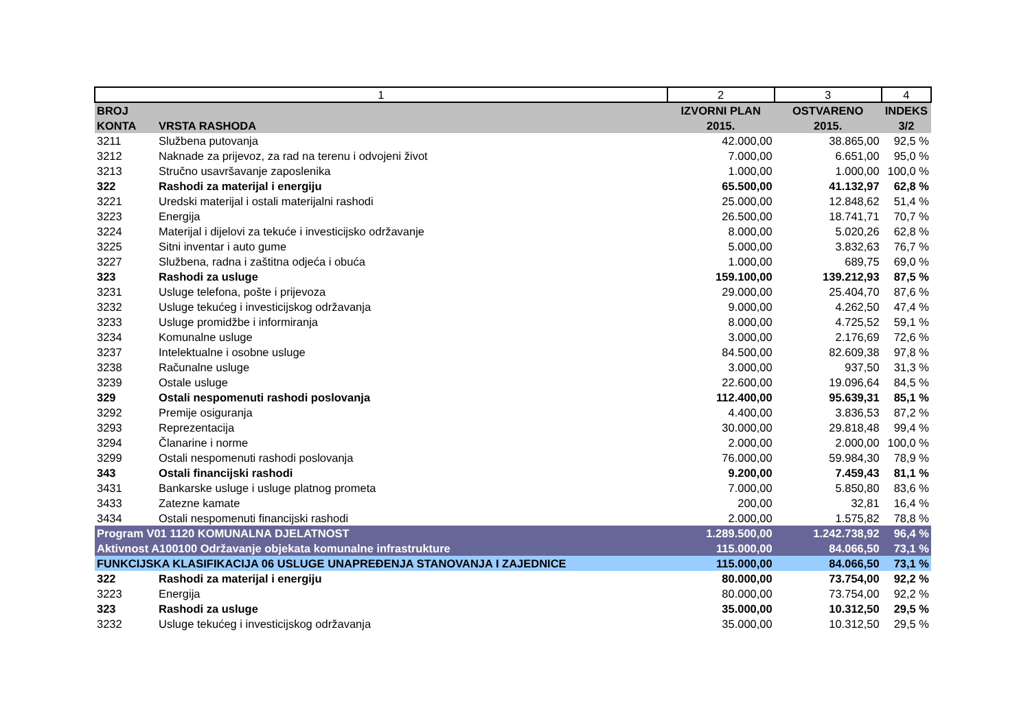| 1 | | 2 | 3 | 4 |
| --- | --- | --- | --- | --- |
| BROJ KONTA | VRSTA RASHODA | IZVORNI PLAN 2015. | OSTVARENO 2015. | INDEKS 3/2 |
| 3211 | Službena putovanja | 42.000,00 | 38.865,00 | 92,5 % |
| 3212 | Naknade za prijevoz, za rad na terenu i odvojeni život | 7.000,00 | 6.651,00 | 95,0 % |
| 3213 | Stručno usavršavanje zaposlenika | 1.000,00 | 1.000,00 | 100,0 % |
| 322 | Rashodi za materijal i energiju | 65.500,00 | 41.132,97 | 62,8 % |
| 3221 | Uredski materijal i ostali materijalni rashodi | 25.000,00 | 12.848,62 | 51,4 % |
| 3223 | Energija | 26.500,00 | 18.741,71 | 70,7 % |
| 3224 | Materijal i dijelovi za tekuće i investicijsko održavanje | 8.000,00 | 5.020,26 | 62,8 % |
| 3225 | Sitni inventar i auto gume | 5.000,00 | 3.832,63 | 76,7 % |
| 3227 | Službena, radna i zaštitna odjeća i obuća | 1.000,00 | 689,75 | 69,0 % |
| 323 | Rashodi za usluge | 159.100,00 | 139.212,93 | 87,5 % |
| 3231 | Usluge telefona, pošte i prijevoza | 29.000,00 | 25.404,70 | 87,6 % |
| 3232 | Usluge tekućeg i investicijskog održavanja | 9.000,00 | 4.262,50 | 47,4 % |
| 3233 | Usluge promidžbe i informiranja | 8.000,00 | 4.725,52 | 59,1 % |
| 3234 | Komunalne usluge | 3.000,00 | 2.176,69 | 72,6 % |
| 3237 | Intelektualne i osobne usluge | 84.500,00 | 82.609,38 | 97,8 % |
| 3238 | Računalne usluge | 3.000,00 | 937,50 | 31,3 % |
| 3239 | Ostale usluge | 22.600,00 | 19.096,64 | 84,5 % |
| 329 | Ostali nespomenuti rashodi poslovanja | 112.400,00 | 95.639,31 | 85,1 % |
| 3292 | Premije osiguranja | 4.400,00 | 3.836,53 | 87,2 % |
| 3293 | Reprezentacija | 30.000,00 | 29.818,48 | 99,4 % |
| 3294 | Članarine i norme | 2.000,00 | 2.000,00 | 100,0 % |
| 3299 | Ostali nespomenuti rashodi poslovanja | 76.000,00 | 59.984,30 | 78,9 % |
| 343 | Ostali financijski rashodi | 9.200,00 | 7.459,43 | 81,1 % |
| 3431 | Bankarske usluge i usluge platnog prometa | 7.000,00 | 5.850,80 | 83,6 % |
| 3433 | Zatezne kamate | 200,00 | 32,81 | 16,4 % |
| 3434 | Ostali nespomenuti financijski rashodi | 2.000,00 | 1.575,82 | 78,8 % |
| Program V01 1120 KOMUNALNA DJELATNOST | | 1.289.500,00 | 1.242.738,92 | 96,4 % |
| Aktivnost A100100 Održavanje objekata komunalne infrastrukture | | 115.000,00 | 84.066,50 | 73,1 % |
| FUNKCIJSKA KLASIFIKACIJA 06 USLUGE UNAPREĐENJA STANOVANJA I ZAJEDNICE | | 115.000,00 | 84.066,50 | 73,1 % |
| 322 | Rashodi za materijal i energiju | 80.000,00 | 73.754,00 | 92,2 % |
| 3223 | Energija | 80.000,00 | 73.754,00 | 92,2 % |
| 323 | Rashodi za usluge | 35.000,00 | 10.312,50 | 29,5 % |
| 3232 | Usluge tekućeg i investicijskog održavanja | 35.000,00 | 10.312,50 | 29,5 % |